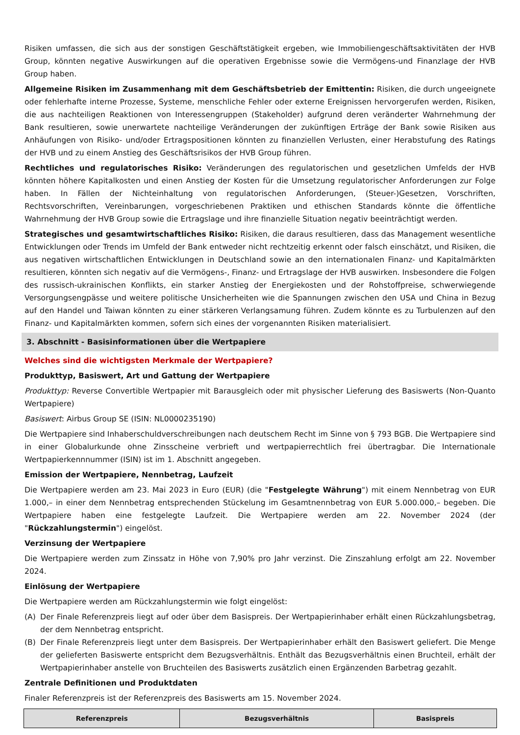Risiken umfassen, die sich aus der sonstigen Geschäftstätigkeit ergeben, wie Immobiliengeschäftsaktivitäten der HVB Group, könnten negative Auswirkungen auf die operativen Ergebnisse sowie die Vermögens-und Finanzlage der HVB Group haben.
Allgemeine Risiken im Zusammenhang mit dem Geschäftsbetrieb der Emittentin: Risiken, die durch ungeeignete oder fehlerhafte interne Prozesse, Systeme, menschliche Fehler oder externe Ereignissen hervorgerufen werden, Risiken, die aus nachteiligen Reaktionen von Interessengruppen (Stakeholder) aufgrund deren veränderter Wahrnehmung der Bank resultieren, sowie unerwartete nachteilige Veränderungen der zukünftigen Erträge der Bank sowie Risiken aus Anhäufungen von Risiko- und/oder Ertragspositionen könnten zu finanziellen Verlusten, einer Herabstufung des Ratings der HVB und zu einem Anstieg des Geschäftsrisikos der HVB Group führen.
Rechtliches und regulatorisches Risiko: Veränderungen des regulatorischen und gesetzlichen Umfelds der HVB könnten höhere Kapitalkosten und einen Anstieg der Kosten für die Umsetzung regulatorischer Anforderungen zur Folge haben. In Fällen der Nichteinhaltung von regulatorischen Anforderungen, (Steuer-)Gesetzen, Vorschriften, Rechtsvorschriften, Vereinbarungen, vorgeschriebenen Praktiken und ethischen Standards könnte die öffentliche Wahrnehmung der HVB Group sowie die Ertragslage und ihre finanzielle Situation negativ beeinträchtigt werden.
Strategisches und gesamtwirtschaftliches Risiko: Risiken, die daraus resultieren, dass das Management wesentliche Entwicklungen oder Trends im Umfeld der Bank entweder nicht rechtzeitig erkennt oder falsch einschätzt, und Risiken, die aus negativen wirtschaftlichen Entwicklungen in Deutschland sowie an den internationalen Finanz- und Kapitalmärkten resultieren, könnten sich negativ auf die Vermögens-, Finanz- und Ertragslage der HVB auswirken. Insbesondere die Folgen des russisch-ukrainischen Konflikts, ein starker Anstieg der Energiekosten und der Rohstoffpreise, schwerwiegende Versorgungsengpässe und weitere politische Unsicherheiten wie die Spannungen zwischen den USA und China in Bezug auf den Handel und Taiwan könnten zu einer stärkeren Verlangsamung führen. Zudem könnte es zu Turbulenzen auf den Finanz- und Kapitalmärkten kommen, sofern sich eines der vorgenannten Risiken materialisiert.
3. Abschnitt - Basisinformationen über die Wertpapiere
Welches sind die wichtigsten Merkmale der Wertpapiere?
Produkttyp, Basiswert, Art und Gattung der Wertpapiere
Produkttyp: Reverse Convertible Wertpapier mit Barausgleich oder mit physischer Lieferung des Basiswerts (Non-Quanto Wertpapiere)
Basiswert: Airbus Group SE (ISIN: NL0000235190)
Die Wertpapiere sind Inhaberschuldverschreibungen nach deutschem Recht im Sinne von § 793 BGB. Die Wertpapiere sind in einer Globalurkunde ohne Zinsscheine verbrieft und wertpapierrechtlich frei übertragbar. Die Internationale Wertpapierkennnummer (ISIN) ist im 1. Abschnitt angegeben.
Emission der Wertpapiere, Nennbetrag, Laufzeit
Die Wertpapiere werden am 23. Mai 2023 in Euro (EUR) (die "Festgelegte Währung") mit einem Nennbetrag von EUR 1.000,– in einer dem Nennbetrag entsprechenden Stückelung im Gesamtnennbetrag von EUR 5.000.000,– begeben. Die Wertpapiere haben eine festgelegte Laufzeit. Die Wertpapiere werden am 22. November 2024 (der "Rückzahlungstermin") eingelöst.
Verzinsung der Wertpapiere
Die Wertpapiere werden zum Zinssatz in Höhe von 7,90% pro Jahr verzinst. Die Zinszahlung erfolgt am 22. November 2024.
Einlösung der Wertpapiere
Die Wertpapiere werden am Rückzahlungstermin wie folgt eingelöst:
(A) Der Finale Referenzpreis liegt auf oder über dem Basispreis. Der Wertpapierinhaber erhält einen Rückzahlungsbetrag, der dem Nennbetrag entspricht.
(B) Der Finale Referenzpreis liegt unter dem Basispreis. Der Wertpapierinhaber erhält den Basiswert geliefert. Die Menge der gelieferten Basiswerte entspricht dem Bezugsverhältnis. Enthält das Bezugsverhältnis einen Bruchteil, erhält der Wertpapierinhaber anstelle von Bruchteilen des Basiswerts zusätzlich einen Ergänzenden Barbetrag gezahlt.
Zentrale Definitionen und Produktdaten
Finaler Referenzpreis ist der Referenzpreis des Basiswerts am 15. November 2024.
| Referenzpreis | Bezugsverhältnis | Basispreis |
| --- | --- | --- |